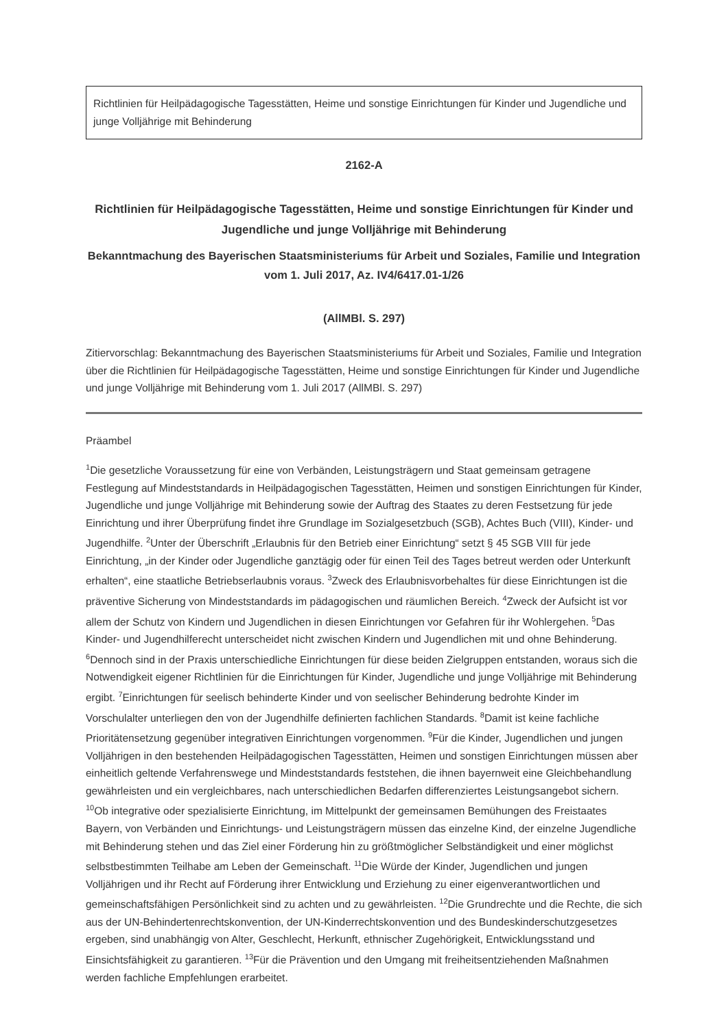Richtlinien für Heilpädagogische Tagesstätten, Heime und sonstige Einrichtungen für Kinder und Jugendliche und junge Volljährige mit Behinderung
2162-A
Richtlinien für Heilpädagogische Tagesstätten, Heime und sonstige Einrichtungen für Kinder und Jugendliche und junge Volljährige mit Behinderung
Bekanntmachung des Bayerischen Staatsministeriums für Arbeit und Soziales, Familie und Integration
vom 1. Juli 2017, Az. IV4/6417.01-1/26
(AllMBl. S. 297)
Zitiervorschlag: Bekanntmachung des Bayerischen Staatsministeriums für Arbeit und Soziales, Familie und Integration über die Richtlinien für Heilpädagogische Tagesstätten, Heime und sonstige Einrichtungen für Kinder und Jugendliche und junge Volljährige mit Behinderung vom 1. Juli 2017 (AllMBl. S. 297)
Präambel
<sup>1</sup> Die gesetzliche Voraussetzung für eine von Verbänden, Leistungsträgern und Staat gemeinsam getragene Festlegung auf Mindeststandards in Heilpädagogischen Tagesstätten, Heimen und sonstigen Einrichtungen für Kinder, Jugendliche und junge Volljährige mit Behinderung sowie der Auftrag des Staates zu deren Festsetzung für jede Einrichtung und ihrer Überprüfung findet ihre Grundlage im Sozialgesetzbuch (SGB), Achtes Buch (VIII), Kinder- und Jugendhilfe. <sup>2</sup>Unter der Überschrift „Erlaubnis für den Betrieb einer Einrichtung“ setzt § 45 SGB VIII für jede Einrichtung, „in der Kinder oder Jugendliche ganztägig oder für einen Teil des Tages betreut werden oder Unterkunft erhalten“, eine staatliche Betriebserlaubnis voraus. <sup>3</sup>Zweck des Erlaubnisvorbehaltes für diese Einrichtungen ist die präventive Sicherung von Mindeststandards im pädagogischen und räumlichen Bereich. <sup>4</sup>Zweck der Aufsicht ist vor allem der Schutz von Kindern und Jugendlichen in diesen Einrichtungen vor Gefahren für ihr Wohlergehen. <sup>5</sup>Das Kinder- und Jugendhilferecht unterscheidet nicht zwischen Kindern und Jugendlichen mit und ohne Behinderung. <sup>6</sup>Dennoch sind in der Praxis unterschiedliche Einrichtungen für diese beiden Zielgruppen entstanden, woraus sich die Notwendigkeit eigener Richtlinien für die Einrichtungen für Kinder, Jugendliche und junge Volljährige mit Behinderung ergibt. <sup>7</sup>Einrichtungen für seelisch behinderte Kinder und von seelischer Behinderung bedrohte Kinder im Vorschulalter unterliegen den von der Jugendhilfe definierten fachlichen Standards. <sup>8</sup>Damit ist keine fachliche Prioritätensetzung gegenüber integrativen Einrichtungen vorgenommen. <sup>9</sup>Für die Kinder, Jugendlichen und jungen Volljährigen in den bestehenden Heilpädagogischen Tagesstätten, Heimen und sonstigen Einrichtungen müssen aber einheitlich geltende Verfahrenswege und Mindeststandards feststehen, die ihnen bayernweit eine Gleichbehandlung gewährleisten und ein vergleichbares, nach unterschiedlichen Bedarfen differenziertes Leistungsangebot sichern. <sup>10</sup>Ob integrative oder spezialisierte Einrichtung, im Mittelpunkt der gemeinsamen Bemühungen des Freistaates Bayern, von Verbänden und Einrichtungs- und Leistungsträgern müssen das einzelne Kind, der einzelne Jugendliche mit Behinderung stehen und das Ziel einer Förderung hin zu größtmöglicher Selbständigkeit und einer möglichst selbstbestimmten Teilhabe am Leben der Gemeinschaft. <sup>11</sup>Die Würde der Kinder, Jugendlichen und jungen Volljährigen und ihr Recht auf Förderung ihrer Entwicklung und Erziehung zu einer eigenverantwortlichen und gemeinschaftsfähigen Persönlichkeit sind zu achten und zu gewährleisten. <sup>12</sup>Die Grundrechte und die Rechte, die sich aus der UN-Behindertenrechtskonvention, der UN-Kinderrechtskonvention und des Bundeskinderschutzgesetzes ergeben, sind unabhängig von Alter, Geschlecht, Herkunft, ethnischer Zugehörigkeit, Entwicklungsstand und Einsichtsfähigkeit zu garantieren. <sup>13</sup>Für die Prävention und den Umgang mit freiheitsentziehenden Maßnahmen werden fachliche Empfehlungen erarbeitet.